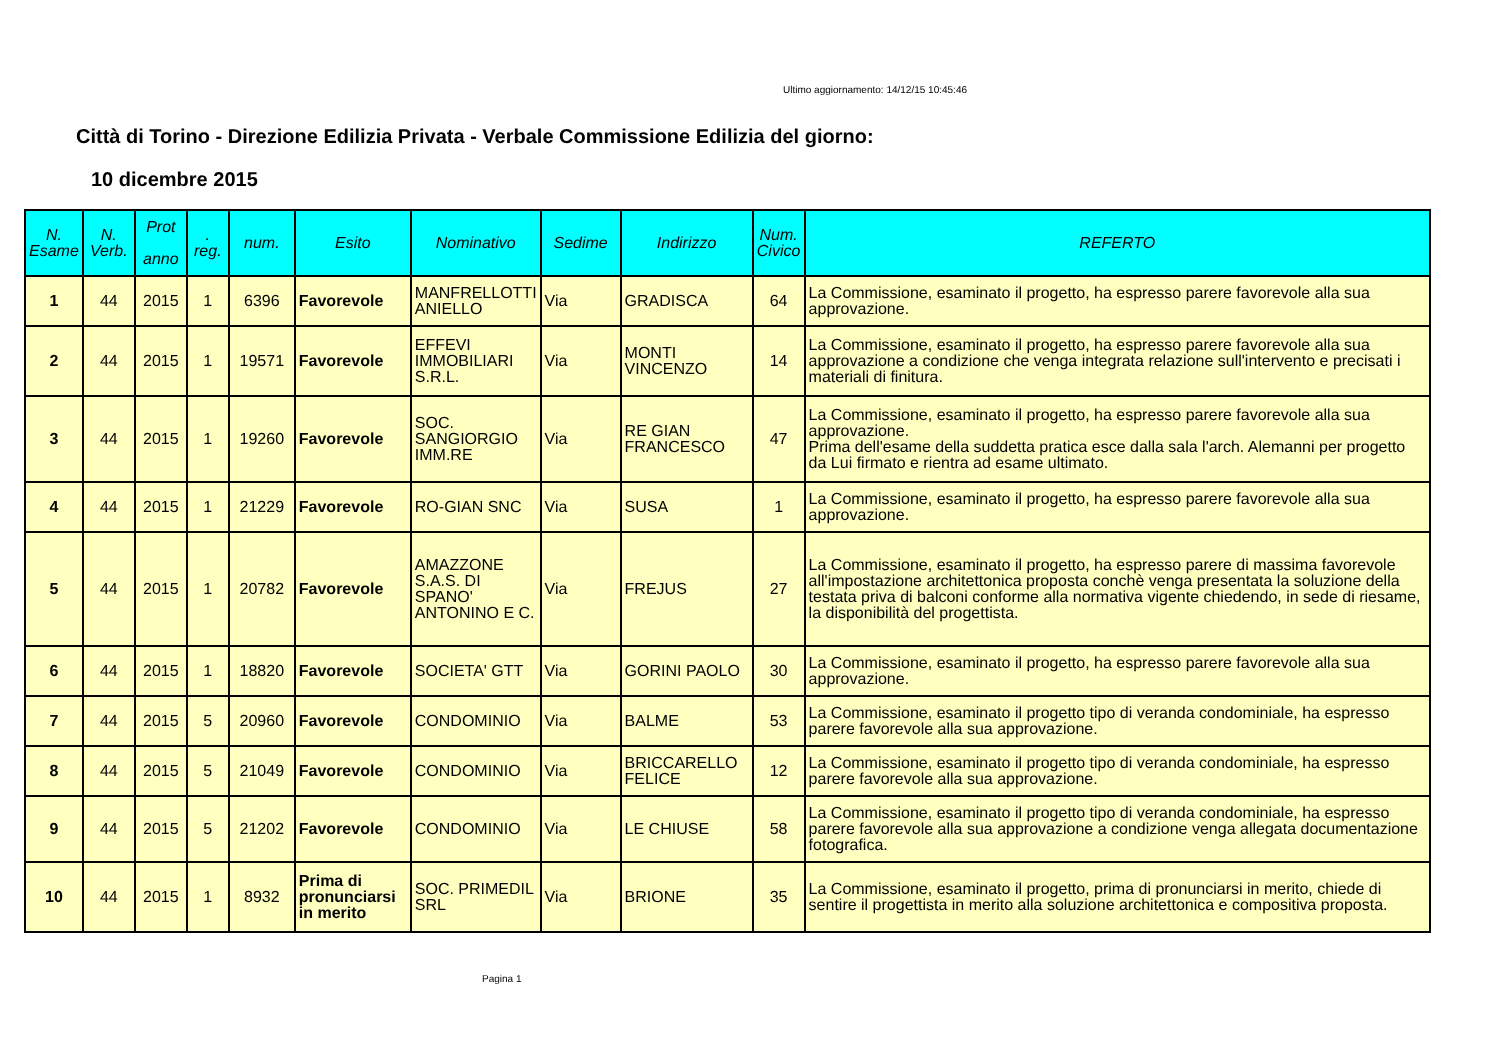Ultimo aggiornamento: 14/12/15 10:45:46
Città di Torino - Direzione Edilizia Privata - Verbale Commissione Edilizia del giorno:
10 dicembre 2015
| N. Esame | N. Verb. | Prot anno | . reg. | num. | Esito | Nominativo | Sedime | Indirizzo | Num. Civico | REFERTO |
| --- | --- | --- | --- | --- | --- | --- | --- | --- | --- | --- |
| 1 | 44 | 2015 | 1 | 6396 | Favorevole | MANFRELLOTTI ANIELLO | Via | GRADISCA | 64 | La Commissione, esaminato il progetto, ha espresso parere favorevole alla sua approvazione. |
| 2 | 44 | 2015 | 1 | 19571 | Favorevole | EFFEVI IMMOBILIARI S.R.L. | Via | MONTI VINCENZO | 14 | La Commissione, esaminato il progetto, ha espresso parere favorevole alla sua approvazione a condizione che venga integrata relazione sull'intervento e precisati i materiali di finitura. |
| 3 | 44 | 2015 | 1 | 19260 | Favorevole | SOC. SANGIORGIO IMM.RE | Via | RE GIAN FRANCESCO | 47 | La Commissione, esaminato il progetto, ha espresso parere favorevole alla sua approvazione. Prima dell'esame della suddetta pratica esce dalla sala l'arch. Alemanni per progetto da Lui firmato e rientra ad esame ultimato. |
| 4 | 44 | 2015 | 1 | 21229 | Favorevole | RO-GIAN SNC | Via | SUSA | 1 | La Commissione, esaminato il progetto, ha espresso parere favorevole alla sua approvazione. |
| 5 | 44 | 2015 | 1 | 20782 | Favorevole | AMAZZONE S.A.S. DI SPANO' ANTONINO E C. | Via | FREJUS | 27 | La Commissione, esaminato il progetto, ha espresso parere di massima favorevole all'impostazione architettonica proposta conchè venga presentata la soluzione della testata priva di balconi conforme alla normativa vigente chiedendo, in sede di riesame, la disponibilità del progettista. |
| 6 | 44 | 2015 | 1 | 18820 | Favorevole | SOCIETA' GTT | Via | GORINI PAOLO | 30 | La Commissione, esaminato il progetto, ha espresso parere favorevole alla sua approvazione. |
| 7 | 44 | 2015 | 5 | 20960 | Favorevole | CONDOMINIO | Via | BALME | 53 | La Commissione, esaminato il progetto tipo di veranda condominiale, ha espresso parere favorevole alla sua approvazione. |
| 8 | 44 | 2015 | 5 | 21049 | Favorevole | CONDOMINIO | Via | BRICCARELLO FELICE | 12 | La Commissione, esaminato il progetto tipo di veranda condominiale, ha espresso parere favorevole alla sua approvazione. |
| 9 | 44 | 2015 | 5 | 21202 | Favorevole | CONDOMINIO | Via | LE CHIUSE | 58 | La Commissione, esaminato il progetto tipo di veranda condominiale, ha espresso parere favorevole alla sua approvazione a condizione venga allegata documentazione fotografica. |
| 10 | 44 | 2015 | 1 | 8932 | Prima di pronunciarsi in merito | SOC. PRIMEDIL SRL | Via | BRIONE | 35 | La Commissione, esaminato il progetto, prima di pronunciarsi in merito, chiede di sentire il progettista in merito alla soluzione architettonica e compositiva proposta. |
Pagina 1